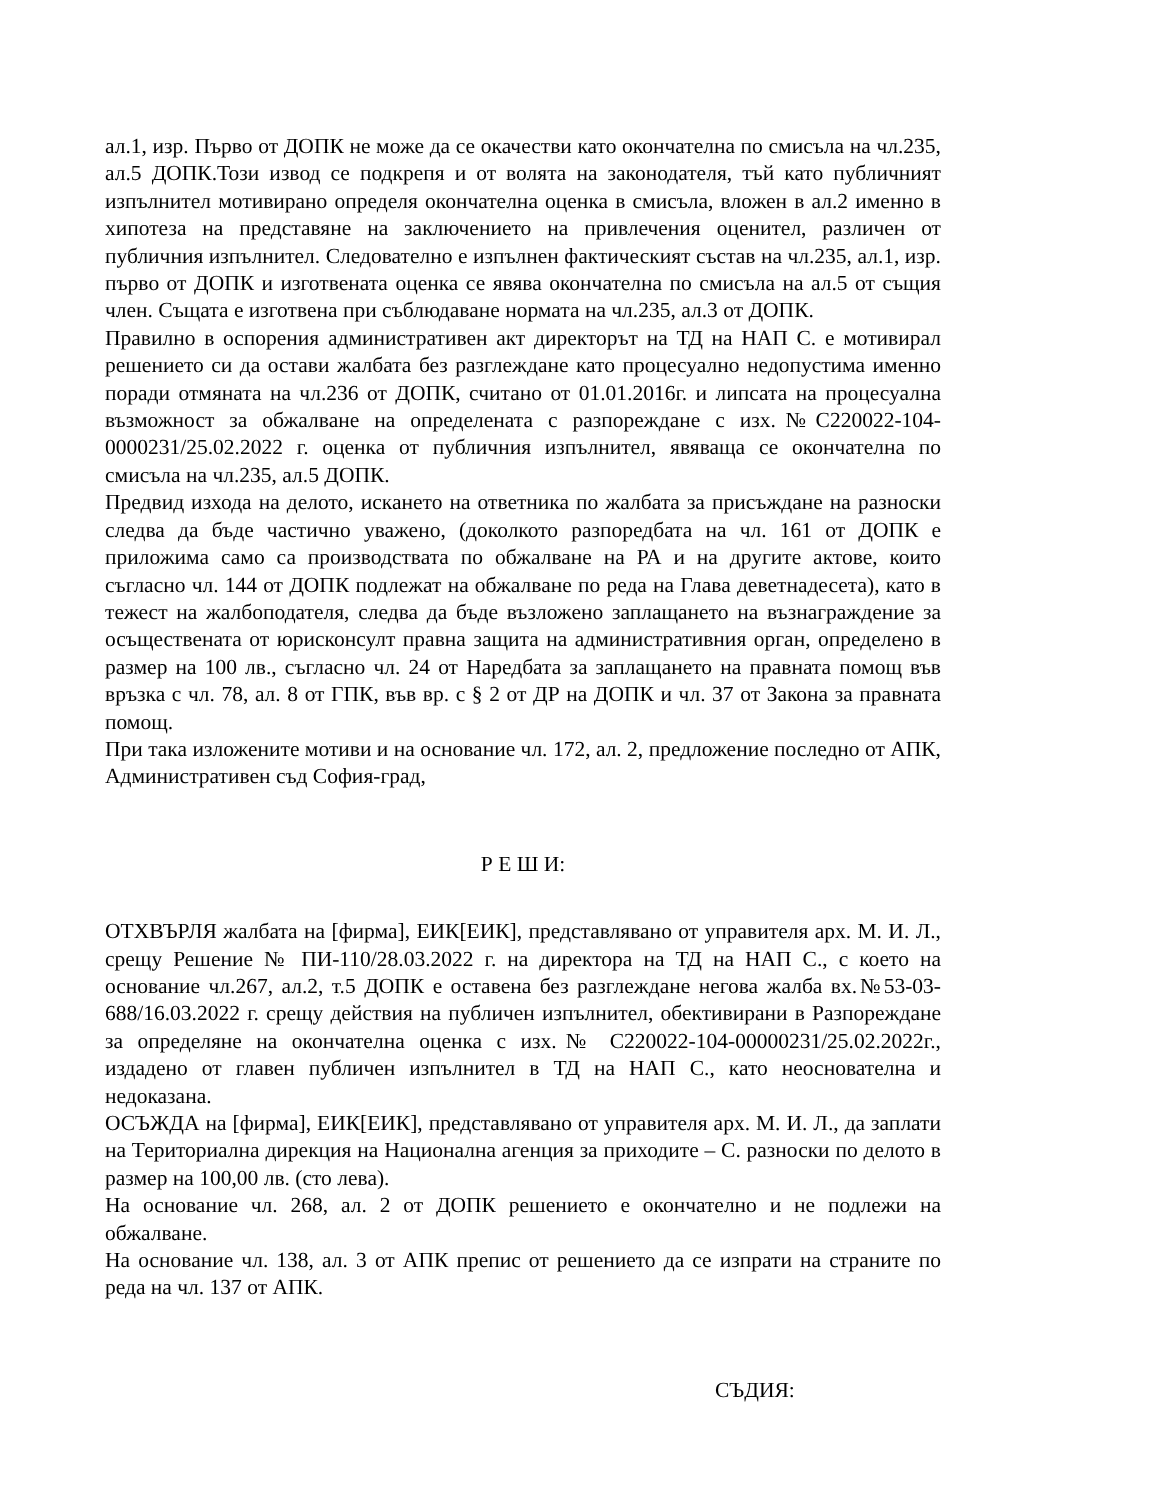ал.1, изр. Първо от ДОПК не може да се окачестви като окончателна по смисъла на чл.235, ал.5 ДОПК.Този извод се подкрепя и от волята на законодателя, тъй като публичният изпълнител мотивирано определя окончателна оценка в смисъла, вложен в ал.2 именно в хипотеза на представяне на заключението на привлечения оценител, различен от публичния изпълнител. Следователно е изпълнен фактическият състав на чл.235, ал.1, изр. първо от ДОПК и изготвената оценка се явява окончателна по смисъла на ал.5 от същия член. Същата е изготвена при съблюдаване нормата на чл.235, ал.3 от ДОПК.
Правилно в оспорения административен акт директорът на ТД на НАП С. е мотивирал решението си да остави жалбата без разглеждане като процесуално недопустима именно поради отмяната на чл.236 от ДОПК, считано от 01.01.2016г. и липсата на процесуална възможност за обжалване на определената с разпореждане с изх.№С220022-104-0000231/25.02.2022 г. оценка от публичния изпълнител, явяваща се окончателна по смисъла на чл.235, ал.5 ДОПК.
Предвид изхода на делото, искането на ответника по жалбата за присъждане на разноски следва да бъде частично уважено, (доколкото разпоредбата на чл. 161 от ДОПК е приложима само са производствата по обжалване на РА и на другите актове, които съгласно чл. 144 от ДОПК подлежат на обжалване по реда на Глава деветнадесета), като в тежест на жалбоподателя, следва да бъде възложено заплащането на възнаграждение за осъществената от юрисконсулт правна защита на административния орган, определено в размер на 100 лв., съгласно чл. 24 от Наредбата за заплащането на правната помощ във връзка с чл. 78, ал. 8 от ГПК, във вр. с § 2 от ДР на ДОПК и чл. 37 от Закона за правната помощ.
При така изложените мотиви и на основание чл. 172, ал. 2, предложение последно от АПК, Административен съд София-град,
Р Е Ш И:
ОТХВЪРЛЯ жалбата на [фирма], ЕИК[ЕИК], представлявано от управителя арх. М. И. Л., срещу Решение № ПИ-110/28.03.2022 г. на директора на ТД на НАП С., с което на основание чл.267, ал.2, т.5 ДОПК е оставена без разглеждане негова жалба вх.№53-03-688/16.03.2022 г. срещу действия на публичен изпълнител, обективирани в Разпореждане за определяне на окончателна оценка с изх.№ С220022-104-00000231/25.02.2022г., издадено от главен публичен изпълнител в ТД на НАП С., като неоснователна и недоказана.
ОСЪЖДА на [фирма], ЕИК[ЕИК], представлявано от управителя арх. М. И. Л., да заплати на Териториална дирекция на Национална агенция за приходите – С. разноски по делото в размер на 100,00 лв. (сто лева).
На основание чл. 268, ал. 2 от ДОПК решението е окончателно и не подлежи на обжалване.
На основание чл. 138, ал. 3 от АПК препис от решението да се изпрати на страните по реда на чл. 137 от АПК.
СЪДИЯ: